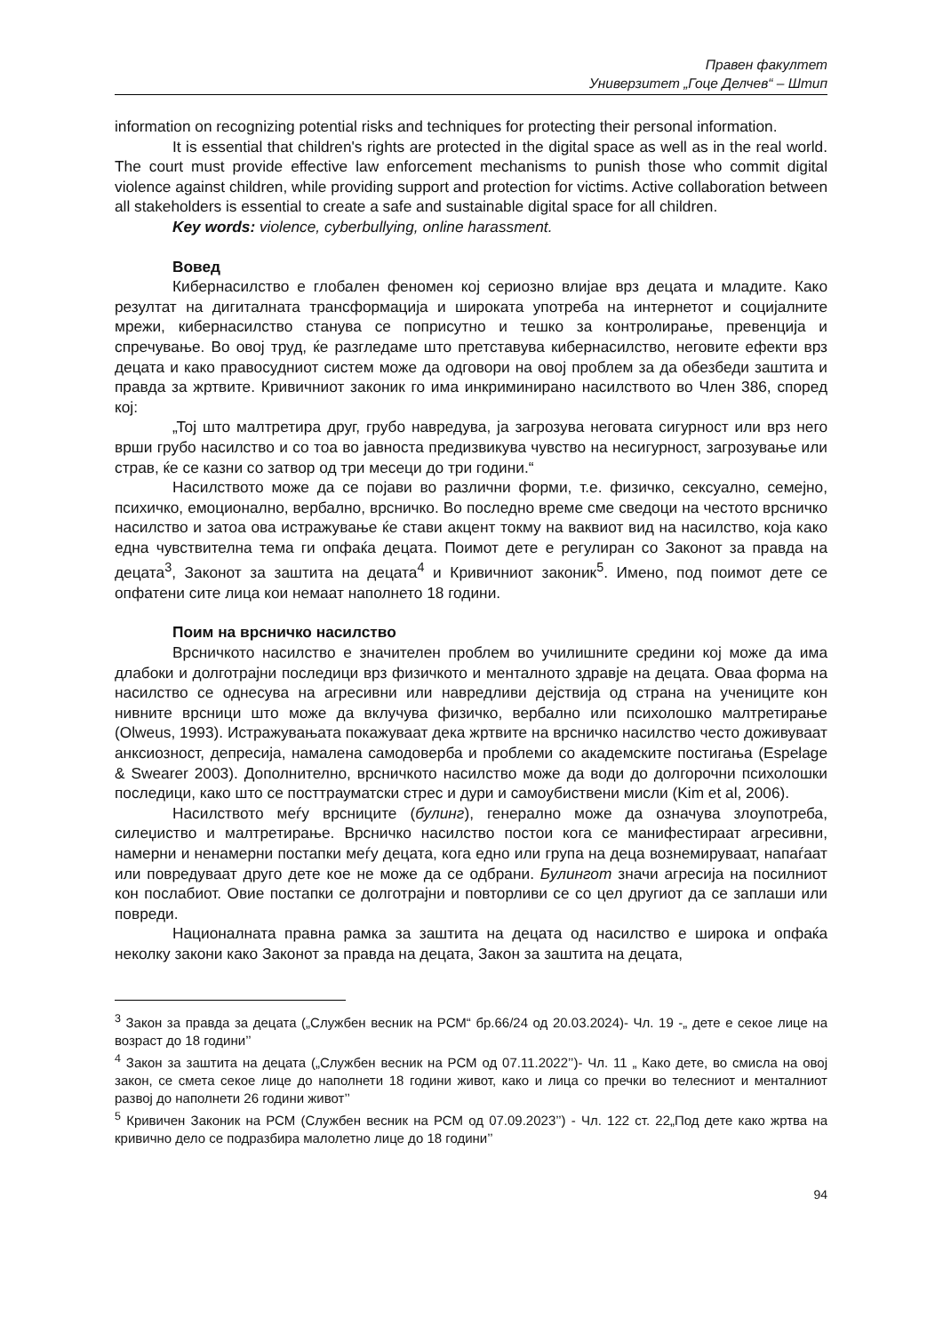Правен факултет
Универзитет „Гоце Делчев“ – Штип
information on recognizing potential risks and techniques for protecting their personal information.
It is essential that children's rights are protected in the digital space as well as in the real world. The court must provide effective law enforcement mechanisms to punish those who commit digital violence against children, while providing support and protection for victims. Active collaboration between all stakeholders is essential to create a safe and sustainable digital space for all children.
Key words: violence, cyberbullying, online harassment.
Вовед
Кибернасилство е глобален феномен кој сериозно влијае врз децата и младите. Како резултат на дигиталната трансформација и широката употреба на интернетот и социјалните мрежи, кибернасилство станува се поприсутно и тешко за контролирање, превенција и спречување. Во овој труд, ќе разгледаме што претставува кибернасилство, неговите ефекти врз децата и како правосудниот систем може да одговори на овој проблем за да обезбеди заштита и правда за жртвите. Кривичниот законик го има инкриминирано насилството во Член 386, според кој:
„Тој што малтретира друг, грубо навредува, ја загрозува неговата сигурност или врз него врши грубо насилство и со тоа во јавноста предизвикува чувство на несигурност, загрозување или страв, ќе се казни со затвор од три месеци до три години.“
Насилството може да се појави во различни форми, т.е. физичко, сексуално, семејно, психичко, емоционално, вербално, врсничко. Во последно време сме сведоци на честото врсничко насилство и затоа ова истражување ќе стави акцент токму на ваквиот вид на насилство, која како една чувствителна тема ги опфаќа децата. Поимот дете е регулиран со Законот за правда на децата<sup>3</sup>, Законот за заштита на децата<sup>4</sup> и Кривичниот законик<sup>5</sup>. Имено, под поимот дете се опфатени сите лица кои немаат наполнето 18 години.
Поим на врсничко насилство
Врсничкото насилство е значителен проблем во училишните средини кој може да има длабоки и долготрајни последици врз физичкото и менталното здравје на децата. Оваа форма на насилство се однесува на агресивни или навредливи дејствија од страна на учениците кон нивните врсници што може да вклучува физичко, вербално или психолошко малтретирање (Olweus, 1993). Истражувањата покажуваат дека жртвите на врсничко насилство често доживуваат анксиозност, депресија, намалена самодоверба и проблеми со академските постигања (Espelage & Swearer 2003). Дополнително, врсничкото насилство може да води до долгорочни психолошки последици, како што се посттрауматски стрес и дури и самоубиствени мисли (Kim et al, 2006).
Насилството меѓу врсниците (булинг), генерално може да означува злоупотреба, силеџиство и малтретирање. Врсничко насилство постои кога се манифестираат агресивни, намерни и ненамерни постапки меѓу децата, кога едно или група на деца вознемируваат, напаѓаат или повредуваат друго дете кое не може да се одбрани. Булингот значи агресија на посилниот кон послабиот. Овие постапки се долготрајни и повторливи се со цел другиот да се заплаши или повреди.
Националната правна рамка за заштита на децата од насилство е широка и опфаќа неколку закони како Законот за правда на децата, Закон за заштита на децата,
<sup>3</sup> Закон за правда за децата („Службен весник на РСМ“ бр.66/24 од 20.03.2024)- Чл. 19 -„ дете е секое лице на возраст до 18 години’’
<sup>4</sup> Закон за заштита на децата („Службен весник на РСМ од 07.11.2022’’)- Чл. 11 „ Како дете, во смисла на овој закон, се смета секое лице до наполнети 18 години живот, како и лица со пречки во телесниот и менталниот развој до наполнети 26 години живот’’
<sup>5</sup> Кривичен Законик на РСМ (Службен весник на РСМ од 07.09.2023’’) - Чл. 122 ст. 22„Под дете како жртва на кривично дело се подразбира малолетно лице до 18 години’’
94